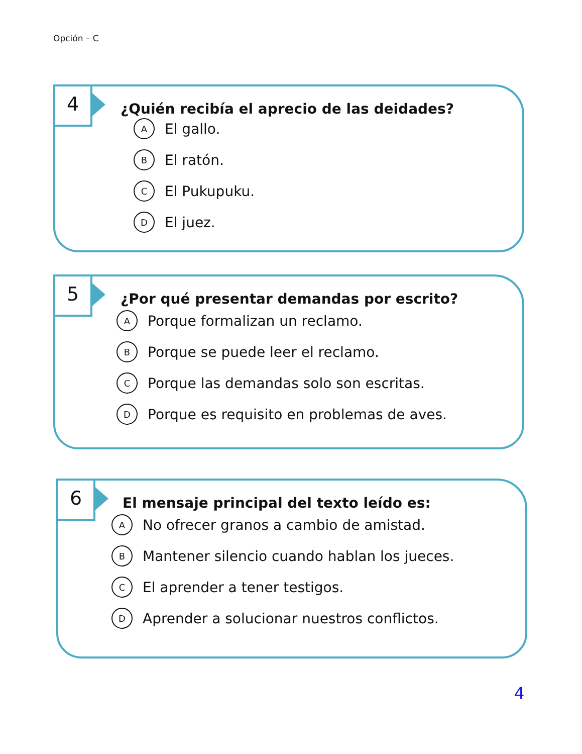Opción – C
4
¿Quién recibía el aprecio de las deidades?
A El gallo.
B El ratón.
C El Pukupuku.
D El juez.
5
¿Por qué presentar demandas por escrito?
A Porque formalizan un reclamo.
B Porque se puede leer el reclamo.
C Porque las demandas solo son escritas.
D Porque es requisito en problemas de aves.
6
El mensaje principal del texto leído es:
A No ofrecer granos a cambio de amistad.
B Mantener silencio cuando hablan los jueces.
C El aprender a tener testigos.
D Aprender a solucionar nuestros conflictos.
4